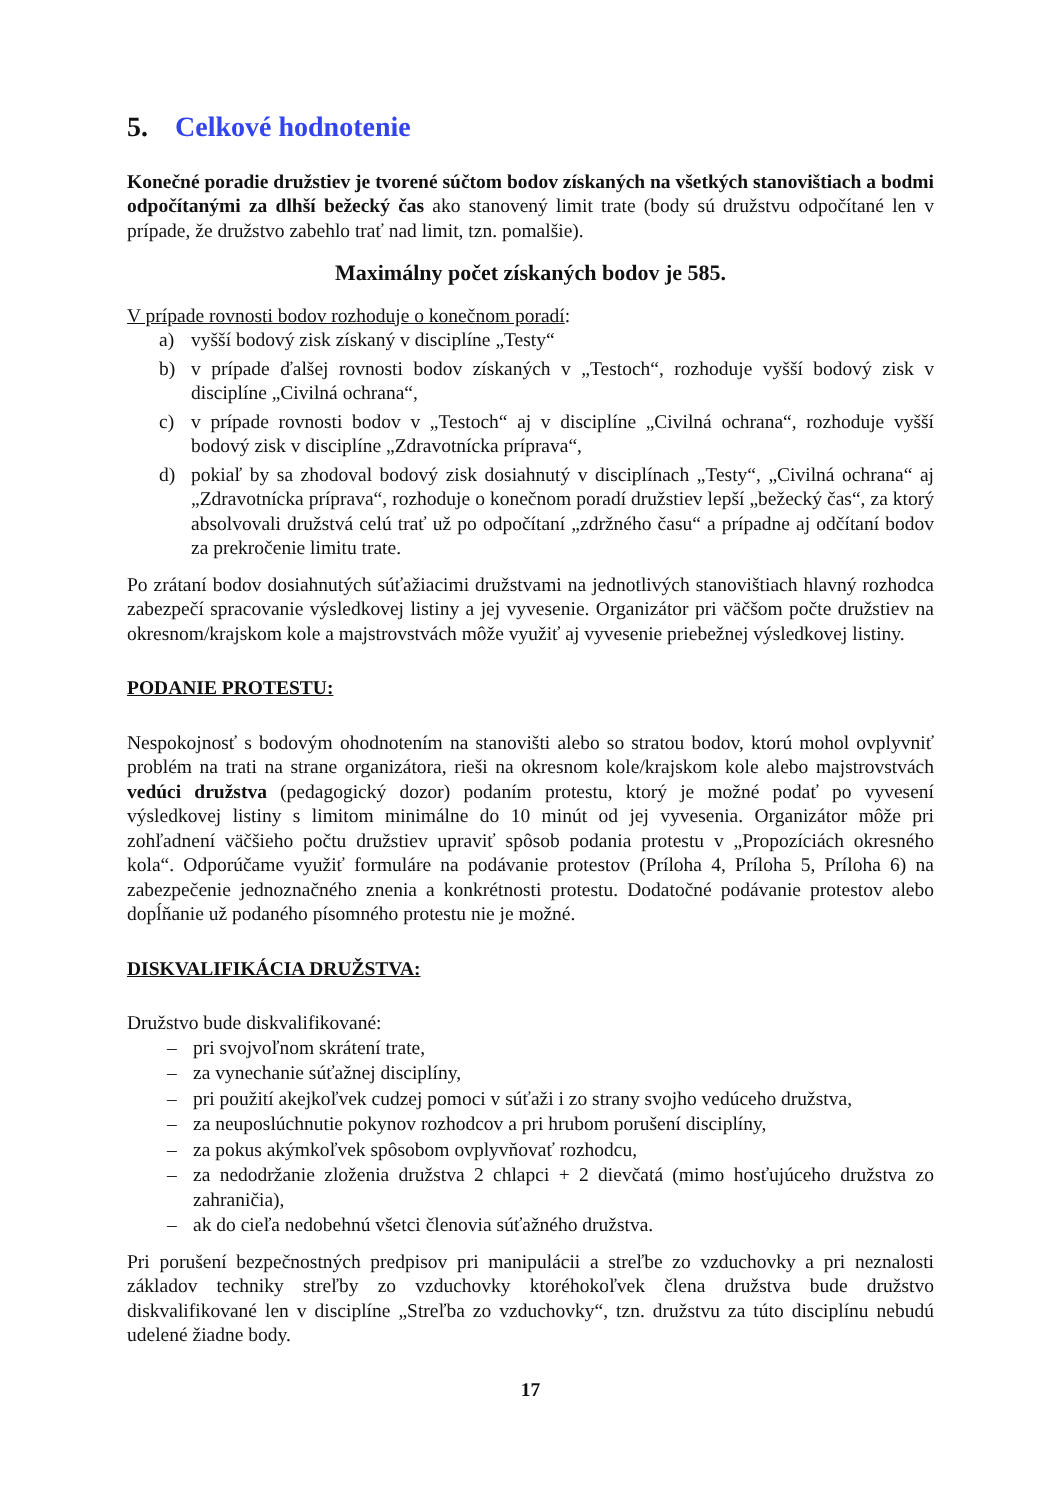5. Celkové hodnotenie
Konečné poradie družstiev je tvorené súčtom bodov získaných na všetkých stanovištiach a bodmi odpočítanými za dlhší bežecký čas ako stanovený limit trate (body sú družstvu odpočítané len v prípade, že družstvo zabehlo trať nad limit, tzn. pomalšie).
Maximálny počet získaných bodov je 585.
V prípade rovnosti bodov rozhoduje o konečnom poradí:
a) vyšší bodový zisk získaný v disciplíne „Testy“
b) v prípade ďalšej rovnosti bodov získaných v „Testoch“, rozhoduje vyšší bodový zisk v disciplíne „Civilná ochrana“,
c) v prípade rovnosti bodov v „Testoch“ aj v disciplíne „Civilná ochrana“, rozhoduje vyšší bodový zisk v disciplíne „Zdravotnícka príprava“,
d) pokiaľ by sa zhodoval bodový zisk dosiahnutý v disciplínach „Testy“, „Civilná ochrana“ aj „Zdravotnícka príprava“, rozhoduje o konečnom poradí družstiev lepší „bežecký čas“, za ktorý absolvovali družstvá celú trať už po odpočítaní „zdržného času“ a prípadne aj odčítaní bodov za prekročenie limitu trate.
Po zrátaní bodov dosiahnutých súťažiacimi družstvami na jednotlivých stanovištiach hlavný rozhodca zabezpečí spracovanie výsledkovej listiny a jej vyvesenie. Organizátor pri väčšom počte družstiev na okresnom/krajskom kole a majstrovstvách môže využiť aj vyvesenie priebežnej výsledkovej listiny.
PODANIE PROTESTU:
Nespokojnosť s bodovým ohodnotením na stanovišti alebo so stratou bodov, ktorú mohol ovplyvniť problém na trati na strane organizátora, rieši na okresnom kole/krajskom kole alebo majstrovstvách vedúci družstva (pedagogický dozor) podaním protestu, ktorý je možné podať po vyvesení výsledkovej listiny s limitom minimálne do 10 minút od jej vyvesenia. Organizátor môže pri zohľadnení väčšieho počtu družstiev upraviť spôsob podania protestu v „Propozíciách okresného kola“. Odporúčame využiť formuláre na podávanie protestov (Príloha 4, Príloha 5, Príloha 6) na zabezpečenie jednoznačného znenia a konkrétnosti protestu. Dodatočné podávanie protestov alebo dopĺňanie už podaného písomného protestu nie je možné.
DISKVALIFIKÁCIA DRUŽSTVA:
Družstvo bude diskvalifikované:
– pri svojvoľnom skrátení trate,
– za vynechanie súťažnej disciplíny,
– pri použití akejkoľvek cudzej pomoci v súťaži i zo strany svojho vedúceho družstva,
– za neuposlúchnutie pokynov rozhodcov a pri hrubom porušení disciplíny,
– za pokus akýmkoľvek spôsobom ovplyvňovať rozhodcu,
– za nedodržanie zloženia družstva 2 chlapci + 2 dievčatá (mimo hosťujúceho družstva zo zahraničia),
– ak do cieľa nedobehnú všetci členovia súťažného družstva.
Pri porušení bezpečnostných predpisov pri manipulácii a streľbe zo vzduchovky a pri neznalosti základov techniky streľby zo vzduchovky ktoréhokoľvek člena družstva bude družstvo diskvalifikované len v disciplíne „Streľba zo vzduchovky“, tzn. družstvu za túto disciplínu nebudú udelené žiadne body.
17